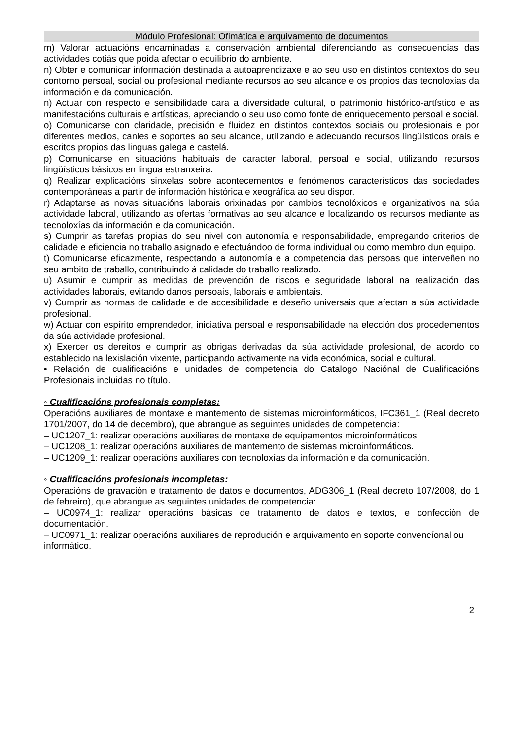Módulo Profesional: Ofimática e arquivamento de documentos
m) Valorar actuacións encaminadas a conservación ambiental diferenciando as consecuencias das actividades cotiás que poida afectar o equilibrio do ambiente.
n) Obter e comunicar información destinada a autoaprendizaxe e ao seu uso en distintos contextos do seu contorno persoal, social ou profesional mediante recursos ao seu alcance e os propios das tecnoloxias da información e da comunicación.
n) Actuar con respecto e sensibilidade cara a diversidade cultural, o patrimonio histórico-artístico e as manifestacións culturais e artísticas, apreciando o seu uso como fonte de enriquecemento persoal e social.
o) Comunicarse con claridade, precisión e fluidez en distintos contextos sociais ou profesionais e por diferentes medios, canles e soportes ao seu alcance, utilizando e adecuando recursos lingüísticos orais e escritos propios das linguas galega e castelá.
p) Comunicarse en situacións habituais de caracter laboral, persoal e social, utilizando recursos lingüísticos básicos en lingua estranxeira.
q) Realizar explicacións sinxelas sobre acontecementos e fenómenos característicos das sociedades contemporáneas a partir de información histórica e xeográfica ao seu dispor.
r) Adaptarse as novas situacións laborais orixinadas por cambios tecnolóxicos e organizativos na súa actividade laboral, utilizando as ofertas formativas ao seu alcance e localizando os recursos mediante as tecnoloxías da información e da comunicación.
s) Cumprir as tarefas propias do seu nivel con autonomía e responsabilidade, empregando criterios de calidade e eficiencia no traballo asignado e efectuándoo de forma individual ou como membro dun equipo.
t) Comunicarse eficazmente, respectando a autonomía e a competencia das persoas que interveñen no seu ambito de traballo, contribuindo á calidade do traballo realizado.
u) Asumir e cumprir as medidas de prevención de riscos e seguridade laboral na realización das actividades laborais, evitando danos persoais, laborais e ambientais.
v) Cumprir as normas de calidade e de accesibilidade e deseño universais que afectan a súa actividade profesional.
w) Actuar con espírito emprendedor, iniciativa persoal e responsabilidade na elección dos procedementos da súa actividade profesional.
x) Exercer os dereitos e cumprir as obrigas derivadas da súa actividade profesional, de acordo co establecido na lexislación vixente, participando activamente na vida económica, social e cultural.
• Relación de cualificacións e unidades de competencia do Catalogo Naciónal de Cualificacións Profesionais incluidas no título.
◦ Cualificacións profesionais completas:
Operacións auxiliares de montaxe e mantemento de sistemas microinformáticos, IFC361_1 (Real decreto 1701/2007, do 14 de decembro), que abrangue as seguintes unidades de competencia:
– UC1207_1: realizar operacións auxiliares de montaxe de equipamentos microinformáticos.
– UC1208_1: realizar operacións auxiliares de mantemento de sistemas microinformáticos.
– UC1209_1: realizar operacións auxiliares con tecnoloxías da información e da comunicación.
◦ Cualificacións profesionais incompletas:
Operacións de gravación e tratamento de datos e documentos, ADG306_1 (Real decreto 107/2008, do 1 de febreiro), que abrangue as seguintes unidades de competencia:
– UC0974_1: realizar operacións básicas de tratamento de datos e textos, e confección de documentación.
– UC0971_1: realizar operacións auxiliares de reprodución e arquivamento en soporte convencíonal ou informático.
2